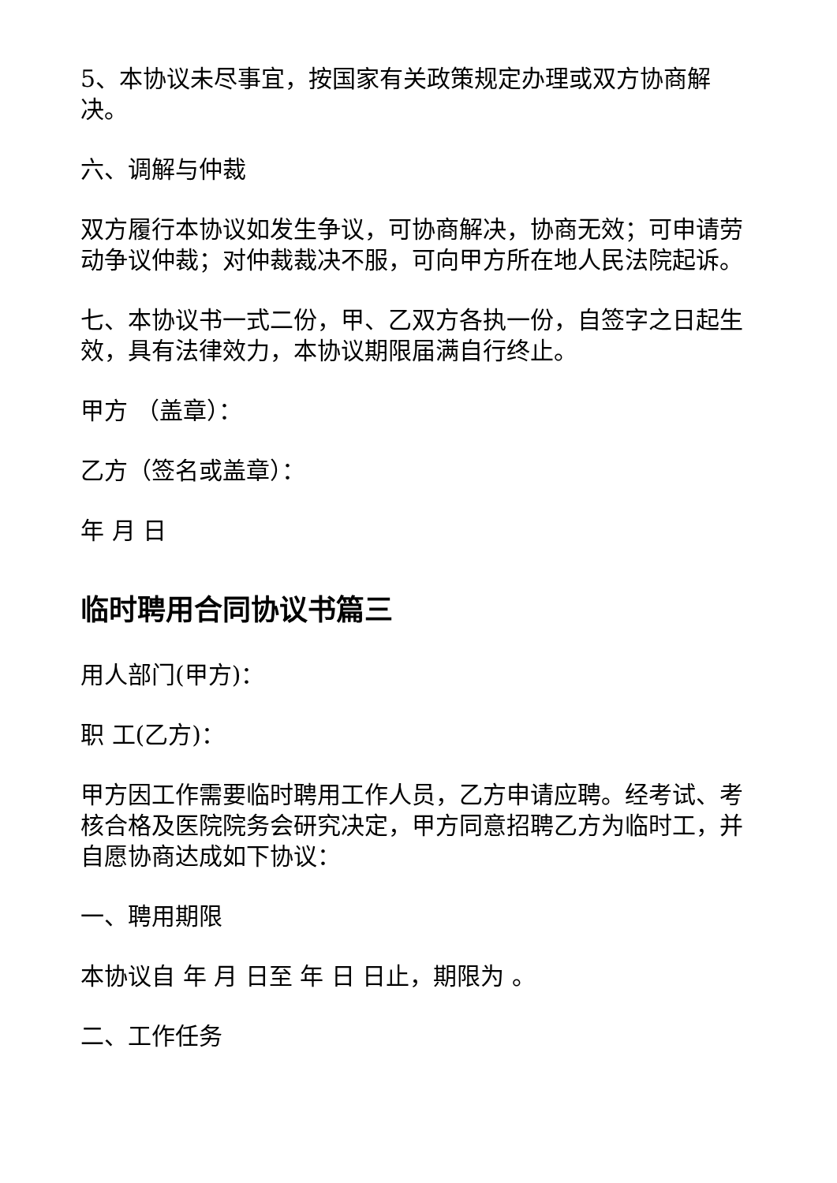5、本协议未尽事宜，按国家有关政策规定办理或双方协商解决。
六、调解与仲裁
双方履行本协议如发生争议，可协商解决，协商无效；可申请劳动争议仲裁；对仲裁裁决不服，可向甲方所在地人民法院起诉。
七、本协议书一式二份，甲、乙双方各执一份，自签字之日起生效，具有法律效力，本协议期限届满自行终止。
甲方 （盖章）：
乙方（签名或盖章）：
年 月 日
临时聘用合同协议书篇三
用人部门(甲方)：
职 工(乙方)：
甲方因工作需要临时聘用工作人员，乙方申请应聘。经考试、考核合格及医院院务会研究决定，甲方同意招聘乙方为临时工，并自愿协商达成如下协议：
一、聘用期限
本协议自 年 月 日至 年 日 日止，期限为 。
二、工作任务